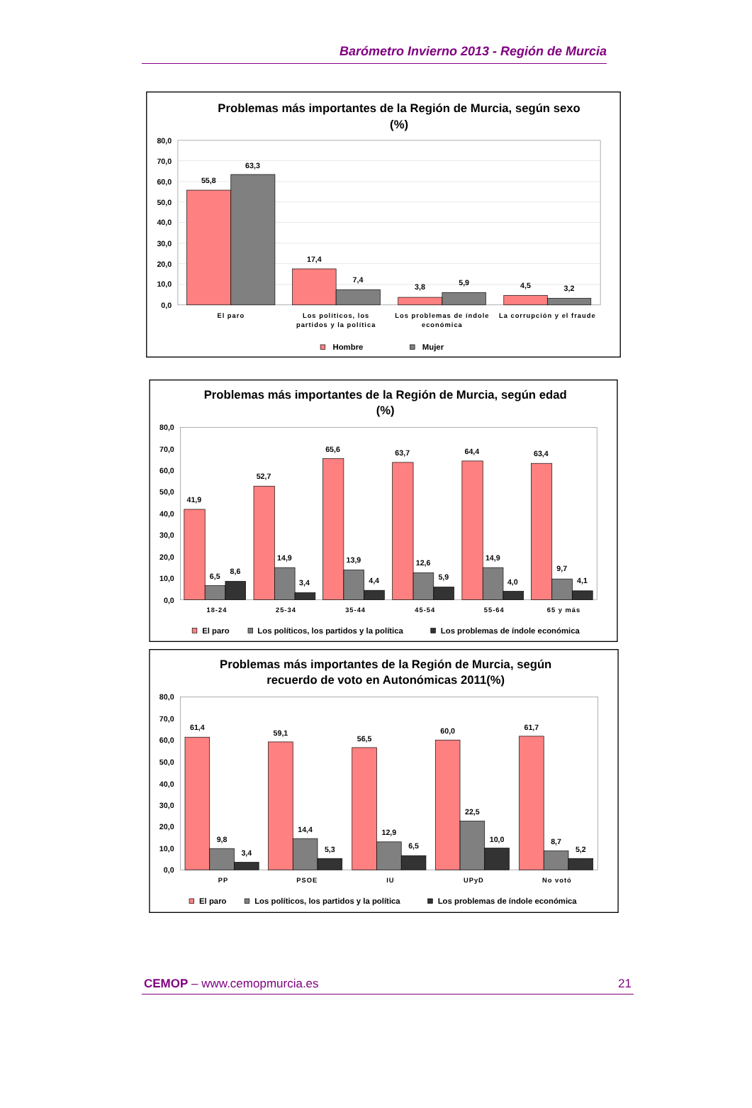Barómetro Invierno 2013 - Región de Murcia
Problemas más importantes de la Región de Murcia, según sexo
(%)
80,0
70,0
60,0
50,0
40,0
30,0
20,0
10,0
0,0
55,8
63,3
17,4
7,4
3,8
5,9
4,5
3,2
El paro
Los políticos, los
partidos y la política
Los problemas de índole
económica
La corrupción y el fraude
Hombre
Mujer
Problemas más importantes de la Región de Murcia, según edad
(%)
80,0
70,0
60,0
50,0
40,0
30,0
20,0
10,0
0,0
41,9
6,5
8,6
52,7
14,9
3,4
65,6
13,9
4,4
63,7
12,6
5,9
64,4
14,9
4,0
63,4
9,7
4,1
18-24
25-34
35-44
45-54
55-64
65 y más
El paro
Los políticos, los partidos y la política
Los problemas de índole económica
Problemas más importantes de la Región de Murcia, según
recuerdo de voto en Autonómicas 2011(%)
80,0
70,0
60,0
50,0
40,0
30,0
20,0
10,0
0,0
61,4
9,8
3,4
59,1
14,4
5,3
56,5
12,9
6,5
60,0
22,5
10,0
61,7
8,7
5,2
PP
PSOE
IU
UPyD
No votó
El paro
Los políticos, los partidos y la política
Los problemas de índole económica
CEMOP – www.cemopmurcia.es 21